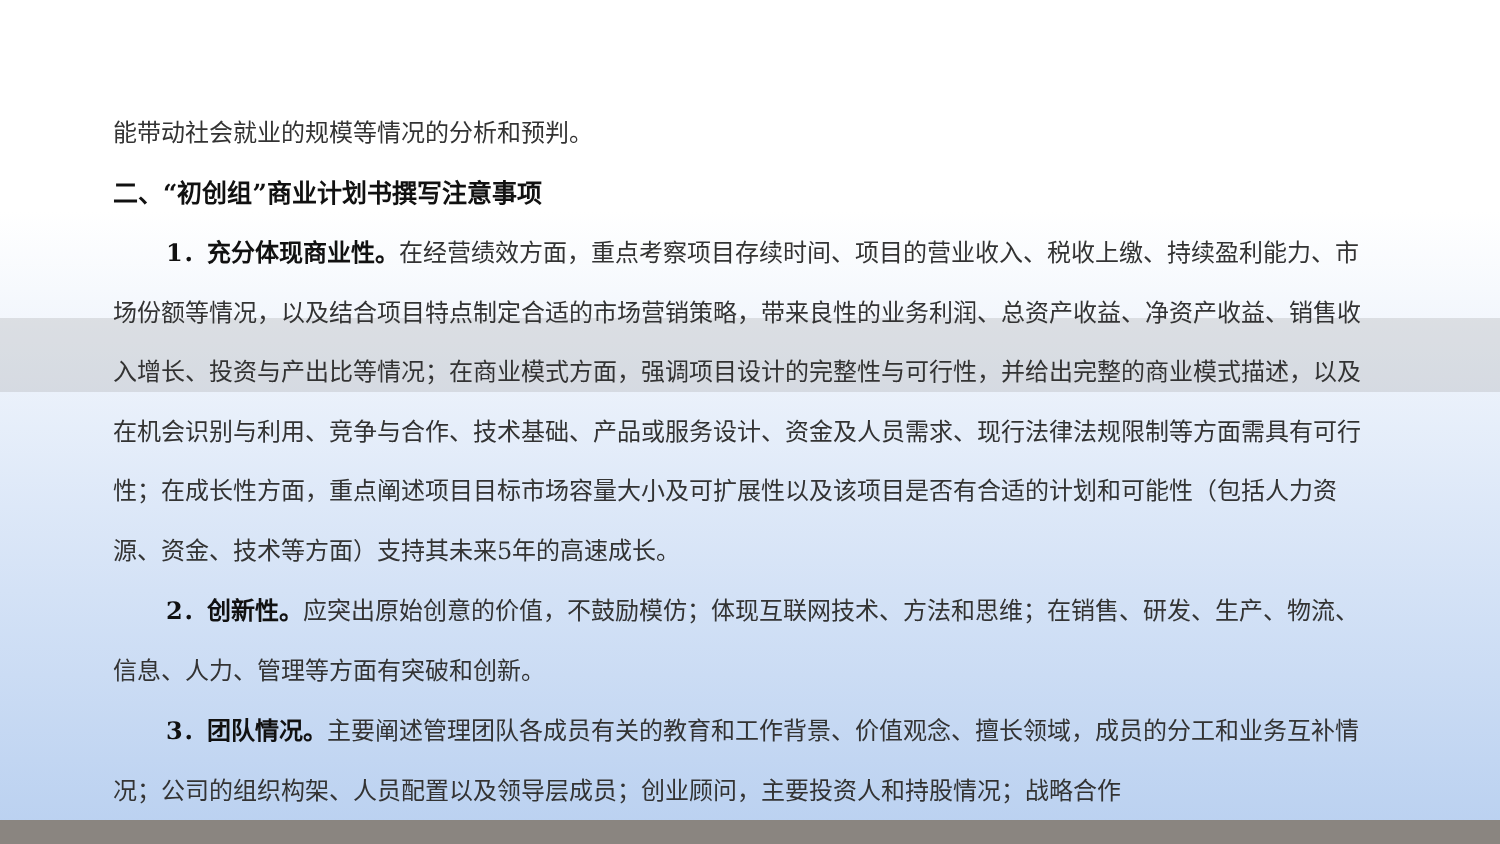能带动社会就业的规模等情况的分析和预判。
二、“初创组”商业计划书撰写注意事项
1．充分体现商业性。在经营绩效方面，重点考察项目存续时间、项目的营业收入、税收上缴、持续盈利能力、市场份额等情况，以及结合项目特点制定合适的市场营销策略，带来良性的业务利润、总资产收益、净资产收益、销售收入增长、投资与产出比等情况；在商业模式方面，强调项目设计的完整性与可行性，并给出完整的商业模式描述，以及在机会识别与利用、竞争与合作、技术基础、产品或服务设计、资金及人员需求、现行法律法规限制等方面需具有可行性；在成长性方面，重点阐述项目目标市场容量大小及可扩展性以及该项目是否有合适的计划和可能性（包括人力资源、资金、技术等方面）支持其未来5年的高速成长。
2．创新性。应突出原始创意的价值，不鼓励模仿；体现互联网技术、方法和思维；在销售、研发、生产、物流、信息、人力、管理等方面有突破和创新。
3．团队情况。主要阐述管理团队各成员有关的教育和工作背景、价值观念、擅长领域，成员的分工和业务互补情况；公司的组织构架、人员配置以及领导层成员；创业顾问，主要投资人和持股情况；战略合作